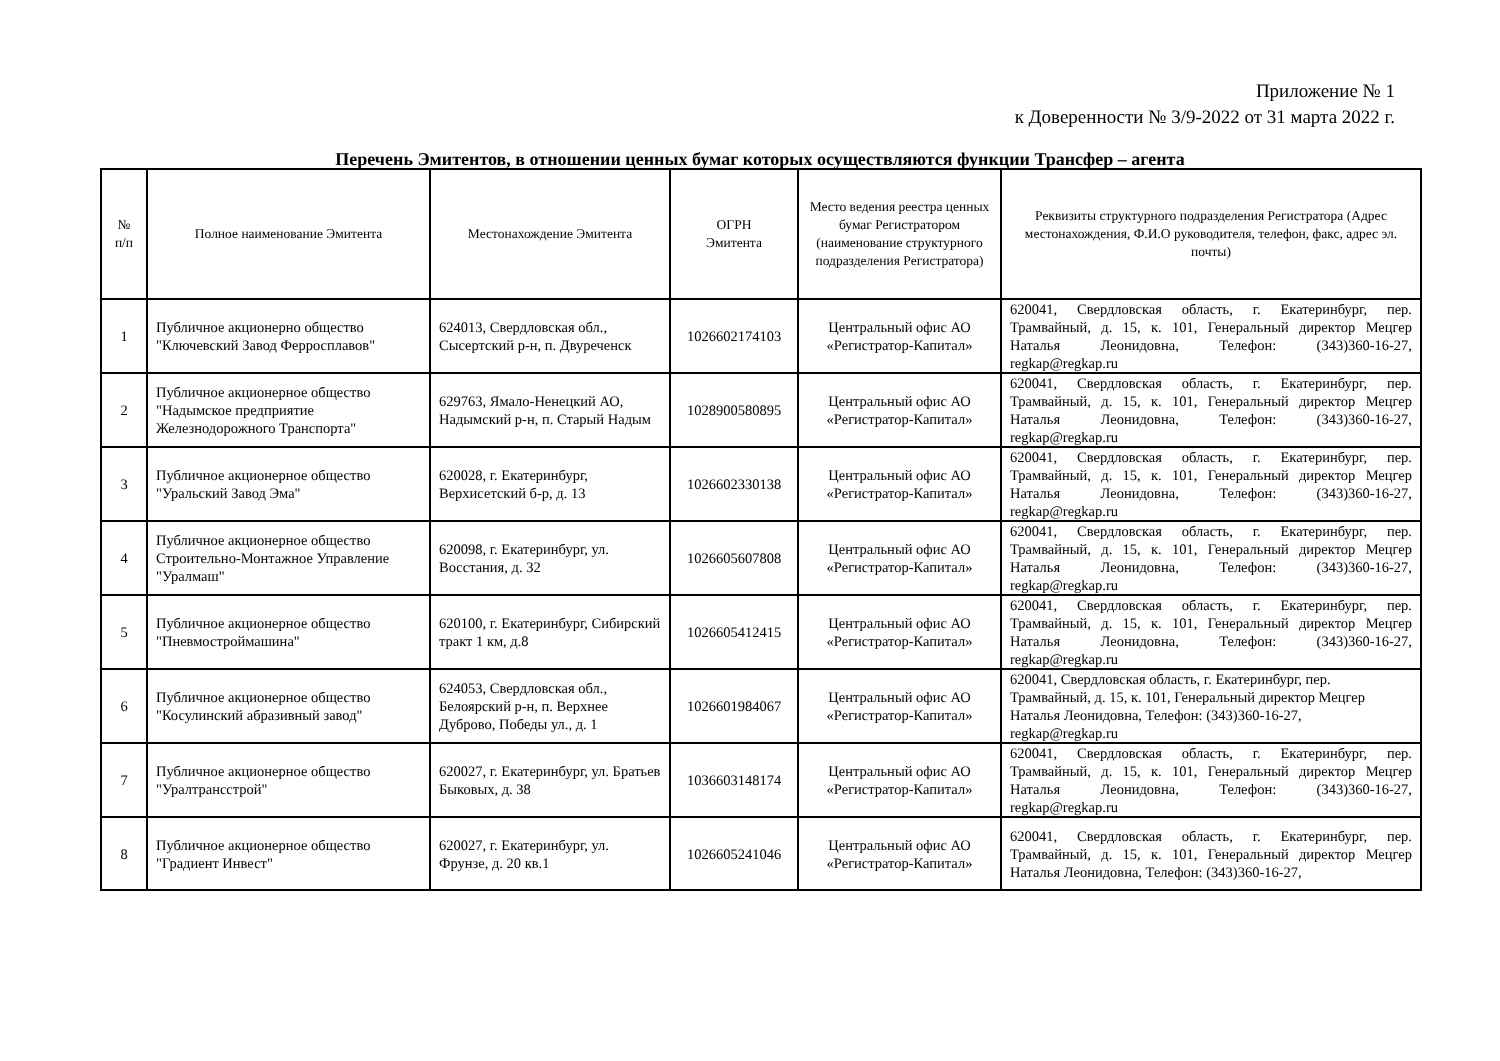Приложение № 1
к Доверенности № 3/9-2022 от 31 марта 2022 г.
Перечень Эмитентов, в отношении ценных бумаг которых осуществляются функции Трансфер – агента
| № п/п | Полное наименование Эмитента | Местонахождение Эмитента | ОГРН Эмитента | Место ведения реестра ценных бумаг Регистратором (наименование структурного подразделения Регистратора) | Реквизиты структурного подразделения Регистратора (Адрес местонахождения, Ф.И.О руководителя, телефон, факс, адрес эл. почты) |
| --- | --- | --- | --- | --- | --- |
| 1 | Публичное акционерно общество "Ключевский Завод Ферросплавов" | 624013, Свердловская обл., Сысертский р-н, п. Двуреченск | 1026602174103 | Центральный офис АО «Регистратор-Капитал» | 620041, Свердловская область, г. Екатеринбург, пер. Трамвайный, д. 15, к. 101, Генеральный директор Мецгер Наталья Леонидовна, Телефон: (343)360-16-27, regkap@regkap.ru |
| 2 | Публичное акционерное общество "Надымское предприятие Железнодорожного Транспорта" | 629763, Ямало-Ненецкий АО, Надымский р-н, п. Старый Надым | 1028900580895 | Центральный офис АО «Регистратор-Капитал» | 620041, Свердловская область, г. Екатеринбург, пер. Трамвайный, д. 15, к. 101, Генеральный директор Мецгер Наталья Леонидовна, Телефон: (343)360-16-27, regkap@regkap.ru |
| 3 | Публичное акционерное общество "Уральский Завод Эма" | 620028, г. Екатеринбург, Верхисетский б-р, д. 13 | 1026602330138 | Центральный офис АО «Регистратор-Капитал» | 620041, Свердловская область, г. Екатеринбург, пер. Трамвайный, д. 15, к. 101, Генеральный директор Мецгер Наталья Леонидовна, Телефон: (343)360-16-27, regkap@regkap.ru |
| 4 | Публичное акционерное общество Строительно-Монтажное Управление "Уралмаш" | 620098, г. Екатеринбург, ул. Восстания, д. 32 | 1026605607808 | Центральный офис АО «Регистратор-Капитал» | 620041, Свердловская область, г. Екатеринбург, пер. Трамвайный, д. 15, к. 101, Генеральный директор Мецгер Наталья Леонидовна, Телефон: (343)360-16-27, regkap@regkap.ru |
| 5 | Публичное акционерное общество "Пневмостроймашина" | 620100, г. Екатеринбург, Сибирский тракт 1 км, д.8 | 1026605412415 | Центральный офис АО «Регистратор-Капитал» | 620041, Свердловская область, г. Екатеринбург, пер. Трамвайный, д. 15, к. 101, Генеральный директор Мецгер Наталья Леонидовна, Телефон: (343)360-16-27, regkap@regkap.ru |
| 6 | Публичное акционерное общество "Косулинский абразивный завод" | 624053, Свердловская обл., Белоярский р-н, п. Верхнее Дуброво, Победы ул., д. 1 | 1026601984067 | Центральный офис АО «Регистратор-Капитал» | 620041, Свердловская область, г. Екатеринбург, пер. Трамвайный, д. 15, к. 101, Генеральный директор Мецгер Наталья Леонидовна, Телефон: (343)360-16-27, regkap@regkap.ru |
| 7 | Публичное акционерное общество "Уралтрансстрой" | 620027, г. Екатеринбург, ул. Братьев Быковых, д. 38 | 1036603148174 | Центральный офис АО «Регистратор-Капитал» | 620041, Свердловская область, г. Екатеринбург, пер. Трамвайный, д. 15, к. 101, Генеральный директор Мецгер Наталья Леонидовна, Телефон: (343)360-16-27, regkap@regkap.ru |
| 8 | Публичное акционерное общество "Градиент Инвест" | 620027, г. Екатеринбург, ул. Фрунзе, д. 20 кв.1 | 1026605241046 | Центральный офис АО «Регистратор-Капитал» | 620041, Свердловская область, г. Екатеринбург, пер. Трамвайный, д. 15, к. 101, Генеральный директор Мецгер Наталья Леонидовна, Телефон: (343)360-16-27, |